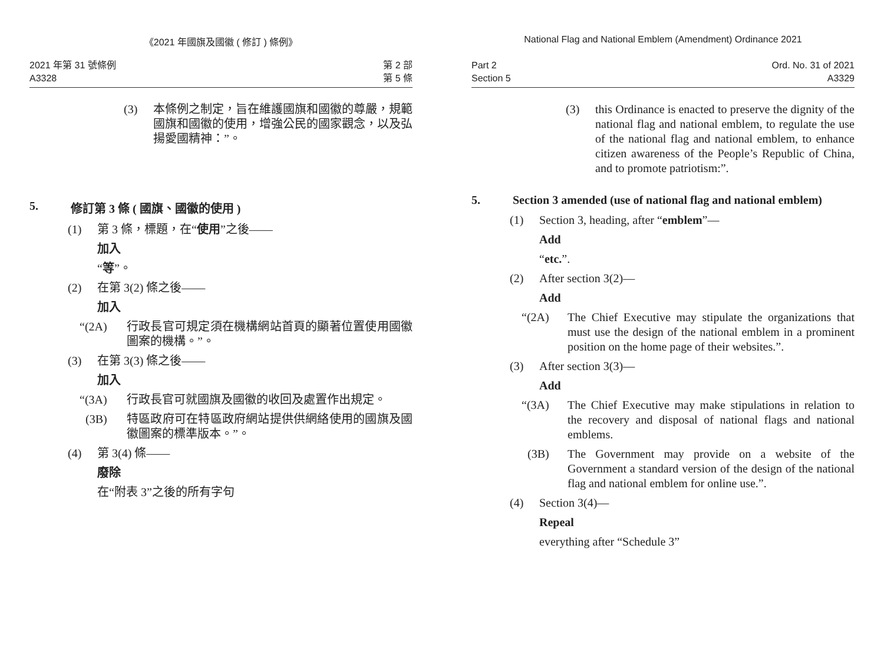《2021 年國旗及國徽 ( 修訂 ) 條例》
2021 年第 31 號條例
A3328
第 2 部
第 5 條
(3) 本條例之制定，旨在維護國旗和國徽的尊嚴，規範國旗和國徽的使用，增強公民的國家觀念，以及弘揚愛國精神：”。
5. 修訂第 3 條 ( 國旗、國徽的使用 )
(1) 第 3 條，標題，在“使用”之後——
加入
“等”。
(2) 在第 3(2) 條之後——
加入
“(2A) 行政長官可規定須在機構網站首頁的顯著位置使用國徽圖案的機構。”。
(3) 在第 3(3) 條之後——
加入
“(3A) 行政長官可就國旗及國徽的收回及處置作出規定。
(3B) 特區政府可在特區政府網站提供供網絡使用的國旗及國徽圖案的標準版本。”。
(4) 第 3(4) 條——
廢除
在“附表 3”之後的所有字句
National Flag and National Emblem (Amendment) Ordinance 2021
Part 2
Section 5
Ord. No. 31 of 2021
A3329
(3) this Ordinance is enacted to preserve the dignity of the national flag and national emblem, to regulate the use of the national flag and national emblem, to enhance citizen awareness of the People’s Republic of China, and to promote patriotism:”.
5. Section 3 amended (use of national flag and national emblem)
(1) Section 3, heading, after “emblem”—
Add
“etc.”.
(2) After section 3(2)—
Add
“(2A) The Chief Executive may stipulate the organizations that must use the design of the national emblem in a prominent position on the home page of their websites.”.
(3) After section 3(3)—
Add
“(3A) The Chief Executive may make stipulations in relation to the recovery and disposal of national flags and national emblems.
(3B) The Government may provide on a website of the Government a standard version of the design of the national flag and national emblem for online use.”.
(4) Section 3(4)—
Repeal
everything after “Schedule 3”